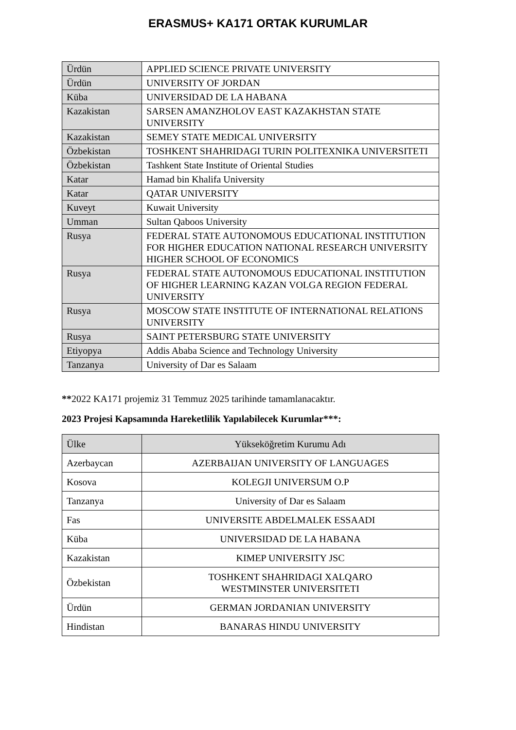ERASMUS+ KA171 ORTAK KURUMLAR
| Ürdün | APPLIED SCIENCE PRIVATE UNIVERSITY |
| Ürdün | UNIVERSITY OF JORDAN |
| Küba | UNIVERSIDAD DE LA HABANA |
| Kazakistan | SARSEN AMANZHOLOV EAST KAZAKHSTAN STATE UNIVERSITY |
| Kazakistan | SEMEY STATE MEDICAL UNIVERSITY |
| Özbekistan | TOSHKENT SHAHRIDAGI TURIN POLITEXNIKA UNIVERSITETI |
| Özbekistan | Tashkent State Institute of Oriental Studies |
| Katar | Hamad bin Khalifa University |
| Katar | QATAR UNIVERSITY |
| Kuveyt | Kuwait University |
| Umman | Sultan Qaboos University |
| Rusya | FEDERAL STATE AUTONOMOUS EDUCATIONAL INSTITUTION FOR HIGHER EDUCATION NATIONAL RESEARCH UNIVERSITY HIGHER SCHOOL OF ECONOMICS |
| Rusya | FEDERAL STATE AUTONOMOUS EDUCATIONAL INSTITUTION OF HIGHER LEARNING KAZAN VOLGA REGION FEDERAL UNIVERSITY |
| Rusya | MOSCOW STATE INSTITUTE OF INTERNATIONAL RELATIONS UNIVERSITY |
| Rusya | SAINT PETERSBURG STATE UNIVERSITY |
| Etiyopya | Addis Ababa Science and Technology University |
| Tanzanya | University of Dar es Salaam |
**2022 KA171 projemiz 31 Temmuz 2025 tarihinde tamamlanacaktır.
2023 Projesi Kapsamında Hareketlilik Yapılabilecek Kurumlar***:
| Ülke | Yükseköğretim Kurumu Adı |
| --- | --- |
| Azerbaycan | AZERBAIJAN UNIVERSITY OF LANGUAGES |
| Kosova | KOLEGJI UNIVERSUM O.P |
| Tanzanya | University of Dar es Salaam |
| Fas | UNIVERSITE ABDELMALEK ESSAADI |
| Küba | UNIVERSIDAD DE LA HABANA |
| Kazakistan | KIMEP UNIVERSITY JSC |
| Özbekistan | TOSHKENT SHAHRIDAGI XALQARO WESTMINSTER UNIVERSITETI |
| Ürdün | GERMAN JORDANIAN UNIVERSITY |
| Hindistan | BANARAS HINDU UNIVERSITY |